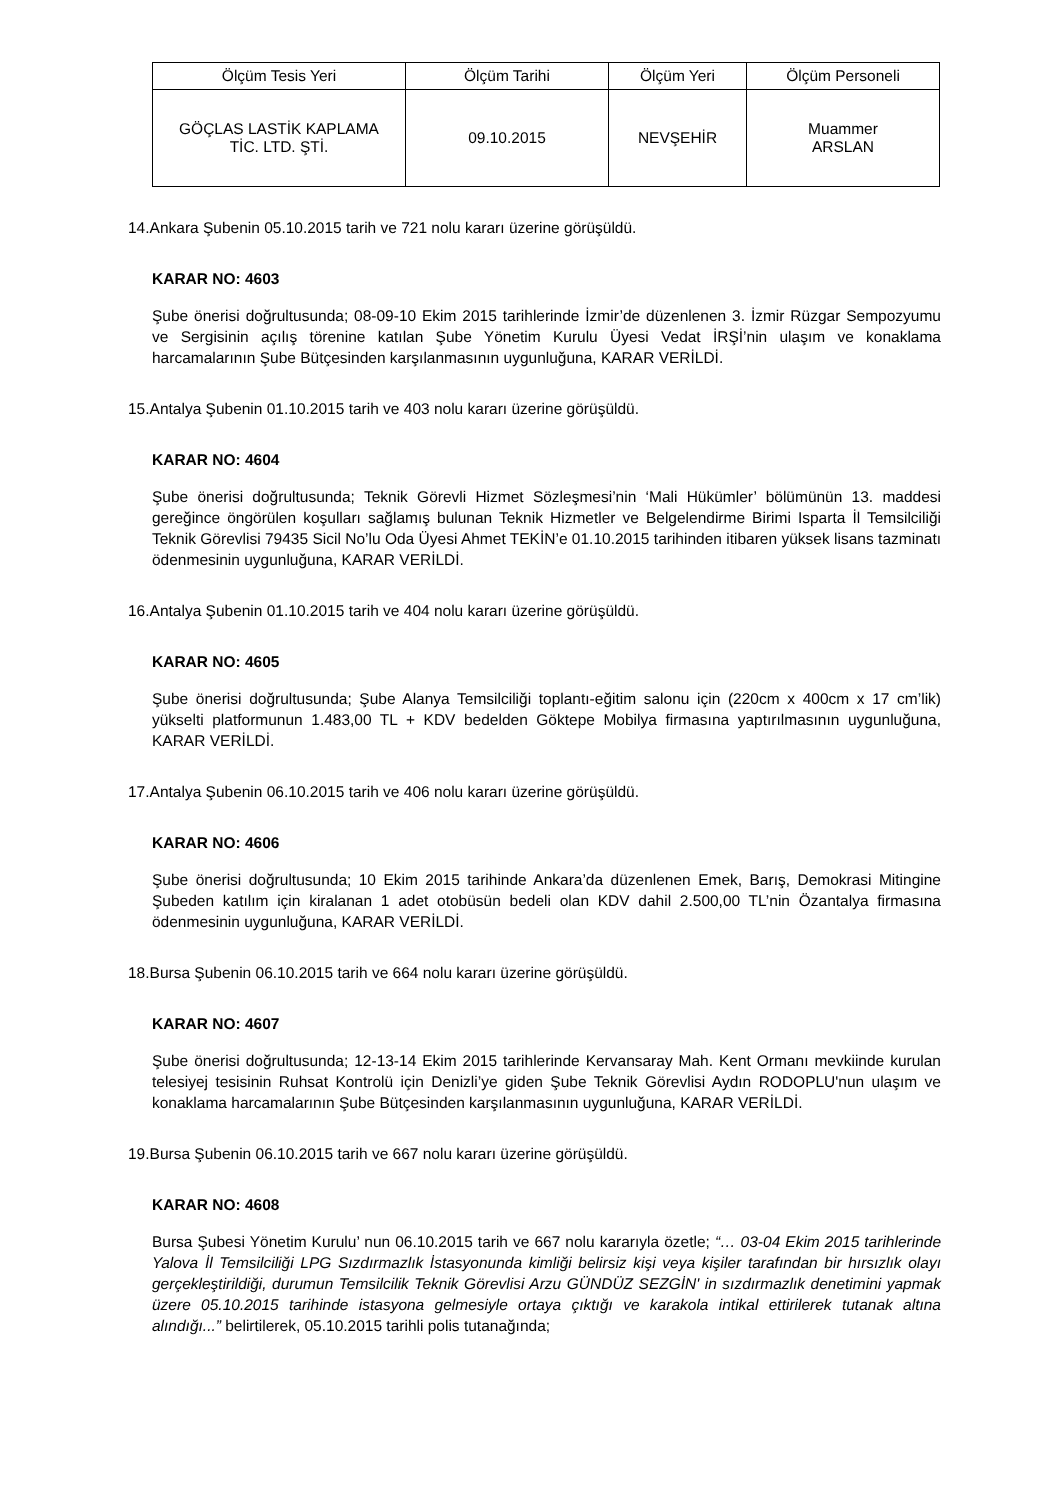| Ölçüm Tesis Yeri | Ölçüm Tarihi | Ölçüm Yeri | Ölçüm Personeli |
| --- | --- | --- | --- |
| GÖÇLAS LASTİK KAPLAMA TİC. LTD. ŞTİ. | 09.10.2015 | NEVŞEHİR | Muammer ARSLAN |
14.Ankara Şubenin 05.10.2015 tarih ve 721 nolu kararı üzerine görüşüldü.
KARAR NO: 4603
Şube önerisi doğrultusunda; 08-09-10 Ekim 2015 tarihlerinde İzmir’de düzenlenen 3. İzmir Rüzgar Sempozyumu ve Sergisinin açılış törenine katılan Şube Yönetim Kurulu Üyesi Vedat İRŞİ’nin ulaşım ve konaklama harcamalarının Şube Bütçesinden karşılanmasının uygunluğuna, KARAR VERİLDİ.
15.Antalya Şubenin 01.10.2015 tarih ve 403 nolu kararı üzerine görüşüldü.
KARAR NO: 4604
Şube önerisi doğrultusunda; Teknik Görevli Hizmet Sözleşmesi’nin ‘Mali Hükümler’ bölümünün 13. maddesi gereğince öngörülen koşulları sağlamış bulunan Teknik Hizmetler ve Belgelendirme Birimi Isparta İl Temsilciliği Teknik Görevlisi 79435 Sicil No’lu Oda Üyesi Ahmet TEKİN’e 01.10.2015 tarihinden itibaren yüksek lisans tazminatı ödenmesinin uygunluğuna, KARAR VERİLDİ.
16.Antalya Şubenin 01.10.2015 tarih ve 404 nolu kararı üzerine görüşüldü.
KARAR NO: 4605
Şube önerisi doğrultusunda; Şube Alanya Temsilciliği toplantı-eğitim salonu için (220cm x 400cm x 17 cm’lik) yükselti platformunun 1.483,00 TL + KDV bedelden Göktepe Mobilya firmasına yaptırılmasının uygunluğuna, KARAR VERİLDİ.
17.Antalya Şubenin 06.10.2015 tarih ve 406 nolu kararı üzerine görüşüldü.
KARAR NO: 4606
Şube önerisi doğrultusunda; 10 Ekim 2015 tarihinde Ankara’da düzenlenen Emek, Barış, Demokrasi Mitingine Şubeden katılım için kiralanan 1 adet otobüsün bedeli olan KDV dahil 2.500,00 TL’nin Özantalya firmasına ödenmesinin uygunluğuna, KARAR VERİLDİ.
18.Bursa Şubenin 06.10.2015 tarih ve 664 nolu kararı üzerine görüşüldü.
KARAR NO: 4607
Şube önerisi doğrultusunda; 12-13-14 Ekim 2015 tarihlerinde Kervansaray Mah. Kent Ormanı mevkiinde kurulan telesiyej tesisinin Ruhsat Kontrolü için Denizli’ye giden Şube Teknik Görevlisi Aydın RODOPLU'nun ulaşım ve konaklama harcamalarının Şube Bütçesinden karşılanmasının uygunluğuna, KARAR VERİLDİ.
19.Bursa Şubenin 06.10.2015 tarih ve 667 nolu kararı üzerine görüşüldü.
KARAR NO: 4608
Bursa Şubesi Yönetim Kurulu’ nun 06.10.2015 tarih ve 667 nolu kararıyla özetle; “… 03-04 Ekim 2015 tarihlerinde Yalova İl Temsilciliği LPG Sızdırmazlık İstasyonunda kimliği belirsiz kişi veya kişiler tarafından bir hırsızlık olayı gerçekleştirildiği, durumun Temsilcilik Teknik Görevlisi Arzu GÜNDÜZ SEZGİN' in sızdırmazlık denetimini yapmak üzere 05.10.2015 tarihinde istasyona gelmesiyle ortaya çıktığı ve karakola intikal ettirilerek tutanak altına alındığı...” belirtilerek, 05.10.2015 tarihli polis tutanağında;